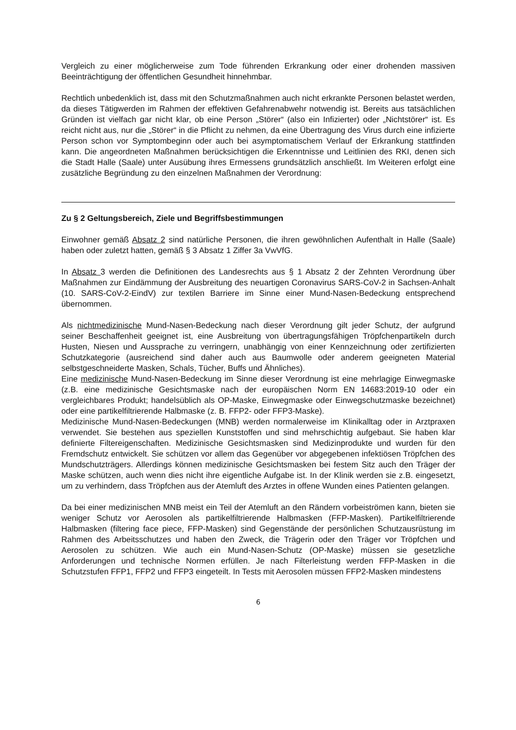Vergleich zu einer möglicherweise zum Tode führenden Erkrankung oder einer drohenden massiven Beeinträchtigung der öffentlichen Gesundheit hinnehmbar.
Rechtlich unbedenklich ist, dass mit den Schutzmaßnahmen auch nicht erkrankte Personen belastet werden, da dieses Tätigwerden im Rahmen der effektiven Gefahrenabwehr notwendig ist. Bereits aus tatsächlichen Gründen ist vielfach gar nicht klar, ob eine Person „Störer“ (also ein Infizierter) oder „Nichtstörer“ ist. Es reicht nicht aus, nur die „Störer“ in die Pflicht zu nehmen, da eine Übertragung des Virus durch eine infizierte Person schon vor Symptombeginn oder auch bei asymptomatischem Verlauf der Erkrankung stattfinden kann. Die angeordneten Maßnahmen berücksichtigen die Erkenntnisse und Leitlinien des RKI, denen sich die Stadt Halle (Saale) unter Ausübung ihres Ermessens grundsätzlich anschließt. Im Weiteren erfolgt eine zusätzliche Begründung zu den einzelnen Maßnahmen der Verordnung:
Zu § 2 Geltungsbereich, Ziele und Begriffsbestimmungen
Einwohner gemäß Absatz 2 sind natürliche Personen, die ihren gewöhnlichen Aufenthalt in Halle (Saale) haben oder zuletzt hatten, gemäß § 3 Absatz 1 Ziffer 3a VwVfG.
In Absatz 3 werden die Definitionen des Landesrechts aus § 1 Absatz 2 der Zehnten Verordnung über Maßnahmen zur Eindämmung der Ausbreitung des neuartigen Coronavirus SARS-CoV-2 in Sachsen-Anhalt (10. SARS-CoV-2-EindV) zur textilen Barriere im Sinne einer Mund-Nasen-Bedeckung entsprechend übernommen.
Als nichtmedizinische Mund-Nasen-Bedeckung nach dieser Verordnung gilt jeder Schutz, der aufgrund seiner Beschaffenheit geeignet ist, eine Ausbreitung von übertragungsfähigen Tröpfchenpartikeln durch Husten, Niesen und Aussprache zu verringern, unabhängig von einer Kennzeichnung oder zertifizierten Schutzkategorie (ausreichend sind daher auch aus Baumwolle oder anderem geeigneten Material selbstgeschneiderte Masken, Schals, Tücher, Buffs und Ähnliches).
Eine medizinische Mund-Nasen-Bedeckung im Sinne dieser Verordnung ist eine mehrlagige Einwegmaske (z.B. eine medizinische Gesichtsmaske nach der europäischen Norm EN 14683:2019-10 oder ein vergleichbares Produkt; handelsüblich als OP-Maske, Einwegmaske oder Einwegschutzmaske bezeichnet) oder eine partikelfiltrierende Halbmaske (z. B. FFP2- oder FFP3-Maske).
Medizinische Mund-Nasen-Bedeckungen (MNB) werden normalerweise im Klinikalltag oder in Arztpraxen verwendet. Sie bestehen aus speziellen Kunststoffen und sind mehrschichtig aufgebaut. Sie haben klar definierte Filtereigenschaften. Medizinische Gesichtsmasken sind Medizinprodukte und wurden für den Fremdschutz entwickelt. Sie schützen vor allem das Gegenüber vor abgegebenen infektiösen Tröpfchen des Mundschutzträgers. Allerdings können medizinische Gesichtsmasken bei festem Sitz auch den Träger der Maske schützen, auch wenn dies nicht ihre eigentliche Aufgabe ist. In der Klinik werden sie z.B. eingesetzt, um zu verhindern, dass Tröpfchen aus der Atemluft des Arztes in offene Wunden eines Patienten gelangen.
Da bei einer medizinischen MNB meist ein Teil der Atemluft an den Rändern vorbeiströmen kann, bieten sie weniger Schutz vor Aerosolen als partikelfiltrierende Halbmasken (FFP-Masken). Partikelfiltrierende Halbmasken (filtering face piece, FFP-Masken) sind Gegenstände der persönlichen Schutzausrüstung im Rahmen des Arbeitsschutzes und haben den Zweck, die Trägerin oder den Träger vor Tröpfchen und Aerosolen zu schützen. Wie auch ein Mund-Nasen-Schutz (OP-Maske) müssen sie gesetzliche Anforderungen und technische Normen erfüllen. Je nach Filterleistung werden FFP-Masken in die Schutzstufen FFP1, FFP2 und FFP3 eingeteilt. In Tests mit Aerosolen müssen FFP2-Masken mindestens
6